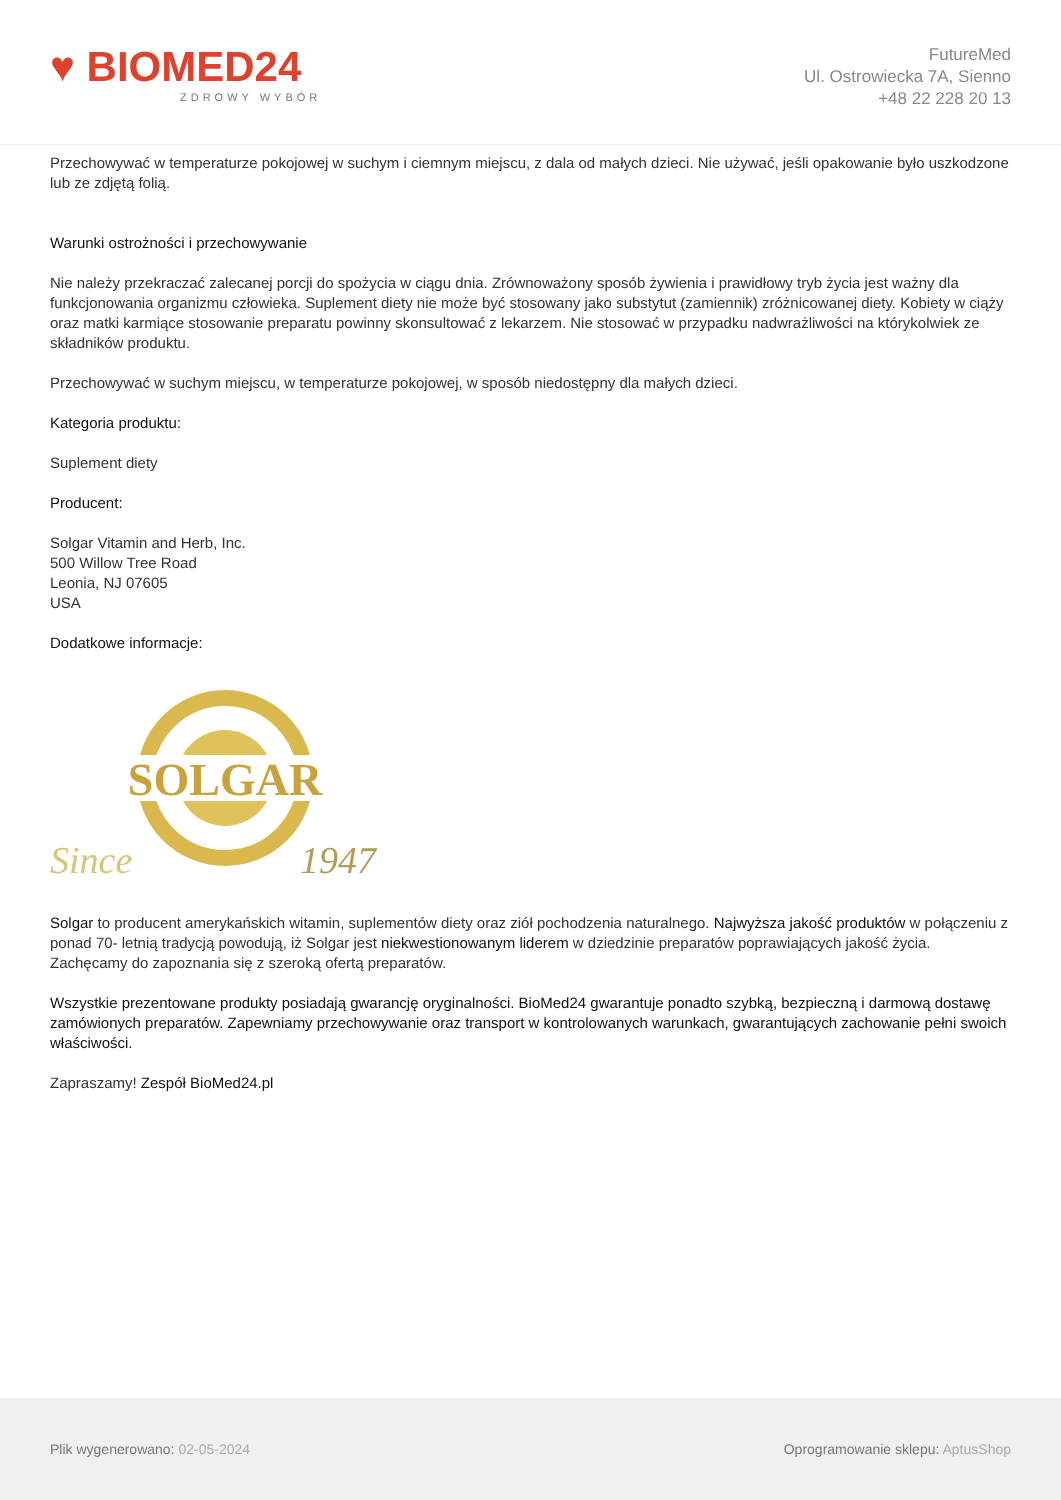♥ BIOMED24
ZDROWY WYBÓR
FutureMed
Ul. Ostrowiecka 7A, Sienno
+48 22 228 20 13
Przechowywać w temperaturze pokojowej w suchym i ciemnym miejscu, z dala od małych dzieci. Nie używać, jeśli opakowanie było uszkodzone lub ze zdjętą folią.
Warunki ostrożności i przechowywanie
Nie należy przekraczać zalecanej porcji do spożycia w ciągu dnia. Zrównoważony sposób żywienia i prawidłowy tryb życia jest ważny dla funkcjonowania organizmu człowieka. Suplement diety nie może być stosowany jako substytut (zamiennik) zróżnicowanej diety. Kobiety w ciąży oraz matki karmiące stosowanie preparatu powinny skonsultować z lekarzem. Nie stosować w przypadku nadwrażliwości na którykolwiek ze składników produktu.
Przechowywać w suchym miejscu, w temperaturze pokojowej, w sposób niedostępny dla małych dzieci.
Kategoria produktu:
Suplement diety
Producent:
Solgar Vitamin and Herb, Inc.
500 Willow Tree Road
Leonia, NJ 07605
USA
Dodatkowe informacje:
SOLGAR
Since
1947
Solgar to producent amerykańskich witamin, suplementów diety oraz ziół pochodzenia naturalnego. Najwyższa jakość produktów w połączeniu z ponad 70- letnią tradycją powodują, iż Solgar jest niekwestionowanym liderem w dziedzinie preparatów poprawiających jakość życia. Zachęcamy do zapoznania się z szeroką ofertą preparatów.
Wszystkie prezentowane produkty posiadają gwarancję oryginalności. BioMed24 gwarantuje ponadto szybką, bezpieczną i darmową dostawę zamówionych preparatów. Zapewniamy przechowywanie oraz transport w kontrolowanych warunkach, gwarantujących zachowanie pełni swoich właściwości.
Zapraszamy! Zespół BioMed24.pl
Plik wygenerowano: 02-05-2024
Oprogramowanie sklepu: AptusShop